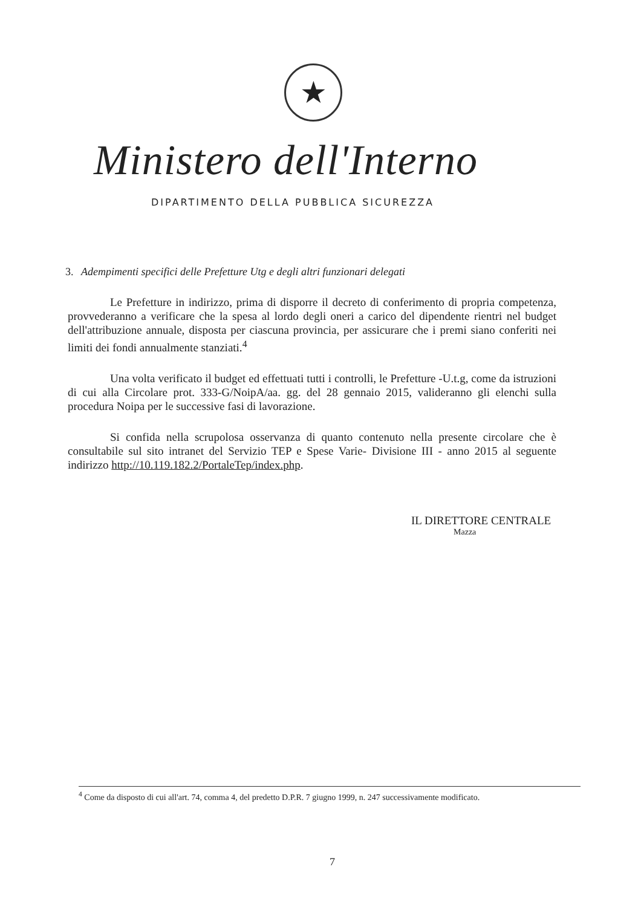★
Ministero dell'Interno
DIPARTIMENTO DELLA PUBBLICA SICUREZZA
3. Adempimenti specifici delle Prefetture Utg e degli altri funzionari delegati
Le Prefetture in indirizzo, prima di disporre il decreto di conferimento di propria competenza, provvederanno a verificare che la spesa al lordo degli oneri a carico del dipendente rientri nel budget dell'attribuzione annuale, disposta per ciascuna provincia, per assicurare che i premi siano conferiti nei limiti dei fondi annualmente stanziati.<sup>4</sup>
Una volta verificato il budget ed effettuati tutti i controlli, le Prefetture -U.t.g, come da istruzioni di cui alla Circolare prot. 333-G/NoipA/aa. gg. del 28 gennaio 2015, valideranno gli elenchi sulla procedura Noipa per le successive fasi di lavorazione.
Si confida nella scrupolosa osservanza di quanto contenuto nella presente circolare che è consultabile sul sito intranet del Servizio TEP e Spese Varie- Divisione III - anno 2015 al seguente indirizzo http://10.119.182.2/PortaleTep/index.php.
IL DIRETTORE CENTRALE
Mazza
<sup>4</sup> Come da disposto di cui all'art. 74, comma 4, del predetto D.P.R. 7 giugno 1999, n. 247 successivamente modificato.
7